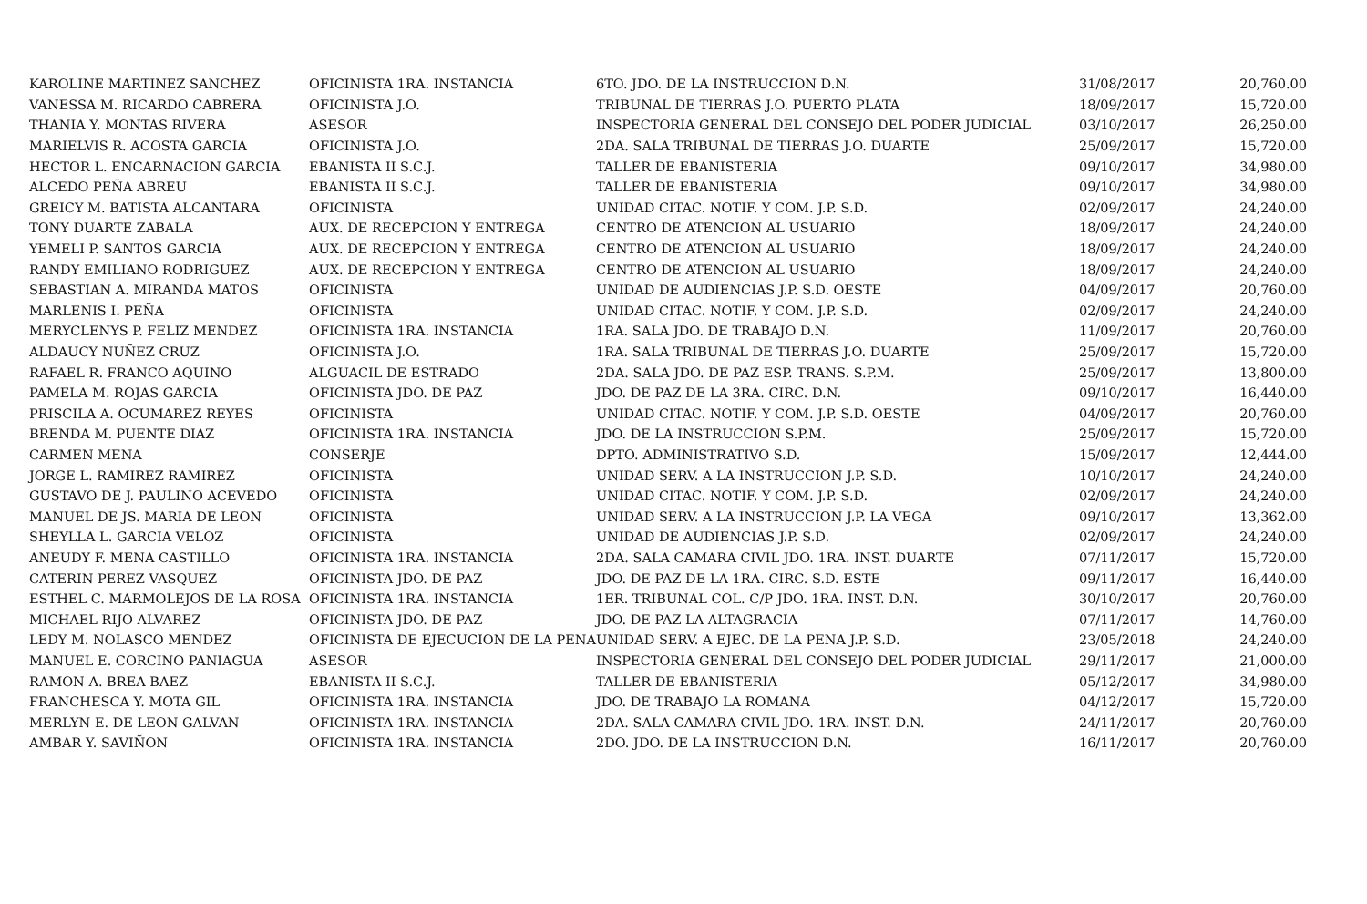| KAROLINE MARTINEZ SANCHEZ | OFICINISTA 1RA. INSTANCIA | 6TO. JDO. DE LA INSTRUCCION D.N. | 31/08/2017 | 20,760.00 |
| VANESSA M. RICARDO CABRERA | OFICINISTA J.O. | TRIBUNAL DE TIERRAS J.O. PUERTO PLATA | 18/09/2017 | 15,720.00 |
| THANIA Y. MONTAS RIVERA | ASESOR | INSPECTORIA GENERAL DEL CONSEJO DEL PODER JUDICIAL | 03/10/2017 | 26,250.00 |
| MARIELVIS R. ACOSTA GARCIA | OFICINISTA J.O. | 2DA. SALA TRIBUNAL DE TIERRAS J.O. DUARTE | 25/09/2017 | 15,720.00 |
| HECTOR L. ENCARNACION GARCIA | EBANISTA II S.C.J. | TALLER DE EBANISTERIA | 09/10/2017 | 34,980.00 |
| ALCEDO PEÑA ABREU | EBANISTA II S.C.J. | TALLER DE EBANISTERIA | 09/10/2017 | 34,980.00 |
| GREICY M. BATISTA ALCANTARA | OFICINISTA | UNIDAD CITAC. NOTIF. Y COM. J.P. S.D. | 02/09/2017 | 24,240.00 |
| TONY DUARTE ZABALA | AUX. DE RECEPCION Y ENTREGA | CENTRO DE ATENCION AL USUARIO | 18/09/2017 | 24,240.00 |
| YEMELI P. SANTOS GARCIA | AUX. DE RECEPCION Y ENTREGA | CENTRO DE ATENCION AL USUARIO | 18/09/2017 | 24,240.00 |
| RANDY EMILIANO RODRIGUEZ | AUX. DE RECEPCION Y ENTREGA | CENTRO DE ATENCION AL USUARIO | 18/09/2017 | 24,240.00 |
| SEBASTIAN A. MIRANDA MATOS | OFICINISTA | UNIDAD DE AUDIENCIAS J.P. S.D. OESTE | 04/09/2017 | 20,760.00 |
| MARLENIS I. PEÑA | OFICINISTA | UNIDAD CITAC. NOTIF. Y COM. J.P. S.D. | 02/09/2017 | 24,240.00 |
| MERYCLENYS P. FELIZ MENDEZ | OFICINISTA 1RA. INSTANCIA | 1RA. SALA JDO. DE TRABAJO D.N. | 11/09/2017 | 20,760.00 |
| ALDAUCY NUÑEZ CRUZ | OFICINISTA J.O. | 1RA. SALA TRIBUNAL DE TIERRAS J.O. DUARTE | 25/09/2017 | 15,720.00 |
| RAFAEL R. FRANCO AQUINO | ALGUACIL DE ESTRADO | 2DA. SALA JDO. DE PAZ ESP. TRANS. S.P.M. | 25/09/2017 | 13,800.00 |
| PAMELA M. ROJAS GARCIA | OFICINISTA JDO. DE PAZ | JDO. DE PAZ DE LA 3RA. CIRC. D.N. | 09/10/2017 | 16,440.00 |
| PRISCILA A. OCUMAREZ REYES | OFICINISTA | UNIDAD CITAC. NOTIF. Y COM. J.P. S.D. OESTE | 04/09/2017 | 20,760.00 |
| BRENDA M. PUENTE DIAZ | OFICINISTA 1RA. INSTANCIA | JDO. DE LA INSTRUCCION S.P.M. | 25/09/2017 | 15,720.00 |
| CARMEN MENA | CONSERJE | DPTO. ADMINISTRATIVO S.D. | 15/09/2017 | 12,444.00 |
| JORGE L. RAMIREZ RAMIREZ | OFICINISTA | UNIDAD SERV. A LA INSTRUCCION J.P. S.D. | 10/10/2017 | 24,240.00 |
| GUSTAVO DE J. PAULINO ACEVEDO | OFICINISTA | UNIDAD CITAC. NOTIF. Y COM. J.P. S.D. | 02/09/2017 | 24,240.00 |
| MANUEL DE JS. MARIA DE LEON | OFICINISTA | UNIDAD SERV. A LA INSTRUCCION J.P. LA VEGA | 09/10/2017 | 13,362.00 |
| SHEYLLA L. GARCIA VELOZ | OFICINISTA | UNIDAD DE AUDIENCIAS J.P. S.D. | 02/09/2017 | 24,240.00 |
| ANEUDY F. MENA CASTILLO | OFICINISTA 1RA. INSTANCIA | 2DA. SALA CAMARA CIVIL JDO. 1RA. INST. DUARTE | 07/11/2017 | 15,720.00 |
| CATERIN PEREZ VASQUEZ | OFICINISTA JDO. DE PAZ | JDO. DE PAZ DE LA 1RA. CIRC. S.D. ESTE | 09/11/2017 | 16,440.00 |
| ESTHEL C. MARMOLEJOS DE LA ROSA | OFICINISTA 1RA. INSTANCIA | 1ER. TRIBUNAL COL. C/P JDO. 1RA. INST. D.N. | 30/10/2017 | 20,760.00 |
| MICHAEL RIJO ALVAREZ | OFICINISTA JDO. DE PAZ | JDO. DE PAZ LA ALTAGRACIA | 07/11/2017 | 14,760.00 |
| LEDY M. NOLASCO MENDEZ | OFICINISTA DE EJECUCION DE LA PENA | UNIDAD SERV. A EJEC. DE LA PENA J.P. S.D. | 23/05/2018 | 24,240.00 |
| MANUEL E. CORCINO PANIAGUA | ASESOR | INSPECTORIA GENERAL DEL CONSEJO DEL PODER JUDICIAL | 29/11/2017 | 21,000.00 |
| RAMON A. BREA BAEZ | EBANISTA II S.C.J. | TALLER DE EBANISTERIA | 05/12/2017 | 34,980.00 |
| FRANCHESCA Y. MOTA GIL | OFICINISTA 1RA. INSTANCIA | JDO. DE TRABAJO LA ROMANA | 04/12/2017 | 15,720.00 |
| MERLYN E. DE LEON GALVAN | OFICINISTA 1RA. INSTANCIA | 2DA. SALA CAMARA CIVIL JDO. 1RA. INST. D.N. | 24/11/2017 | 20,760.00 |
| AMBAR Y. SAVIÑON | OFICINISTA 1RA. INSTANCIA | 2DO. JDO. DE LA INSTRUCCION D.N. | 16/11/2017 | 20,760.00 |